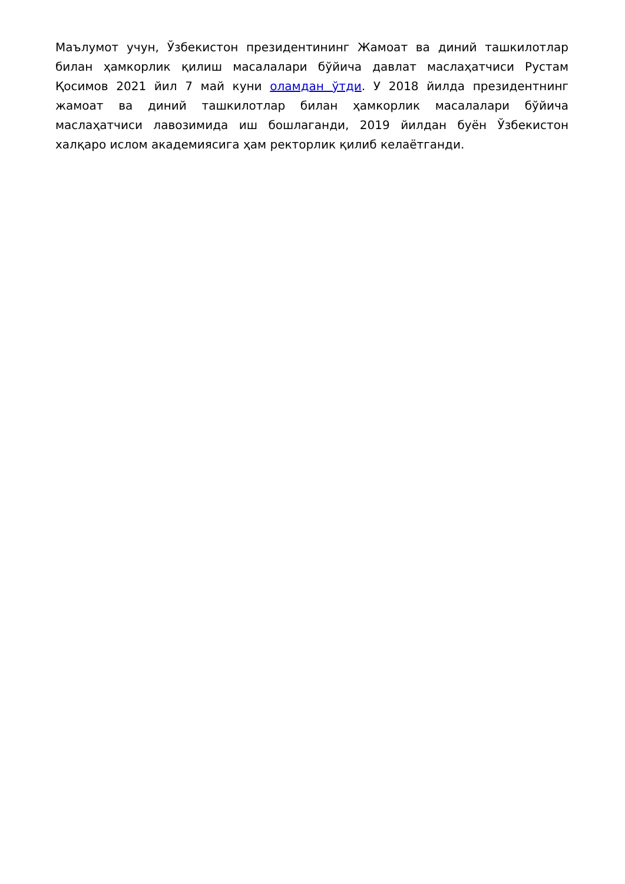Маълумот учун, Ўзбекистон президентининг Жамоат ва диний ташкилотлар билан ҳамкорлик қилиш масалалари бўйича давлат маслаҳатчиси Рустам Қосимов 2021 йил 7 май куни оламдан ўтди. У 2018 йилда президентнинг жамоат ва диний ташкилотлар билан ҳамкорлик масалалари бўйича маслаҳатчиси лавозимида иш бошлаганди, 2019 йилдан буён Ўзбекистон халқаро ислом академиясига ҳам ректорлик қилиб келаётганди.